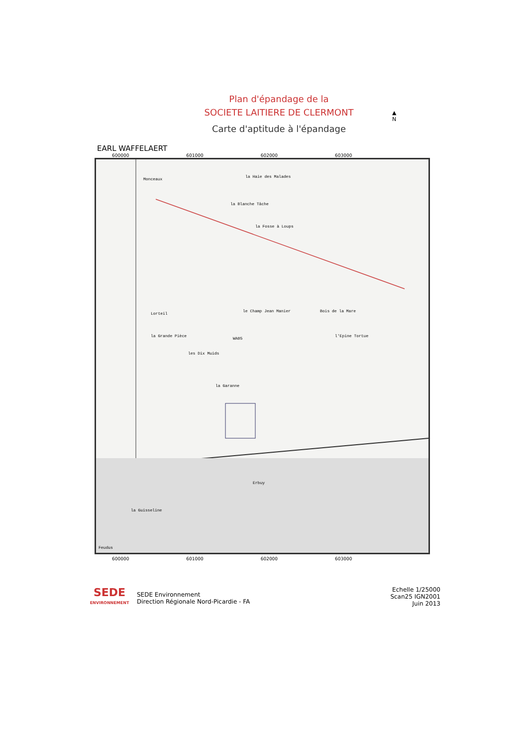Plan d'épandage de la
SOCIETE LAITIERE DE CLERMONT
Carte d'aptitude à l'épandage
▲
N
EARL WAFFELAERT
600000 601000 602000 603000
Monceaux
la Haie des Malades
la Blanche Tâche
la Fosse à Loups
Lorteil
la Grande Pièce
le Champ Jean Manier
WA05
les Dix Muids
Bois de la Mare
l'Epine Tortue
la Garanne
Erbuy
la Guisseline
Feudus
600000 601000 602000 603000
SEDE
ENVIRONNEMENT
SEDE Environnement
Direction Régionale Nord-Picardie - FA
Echelle 1/25000
Scan25 IGN2001
Juin 2013